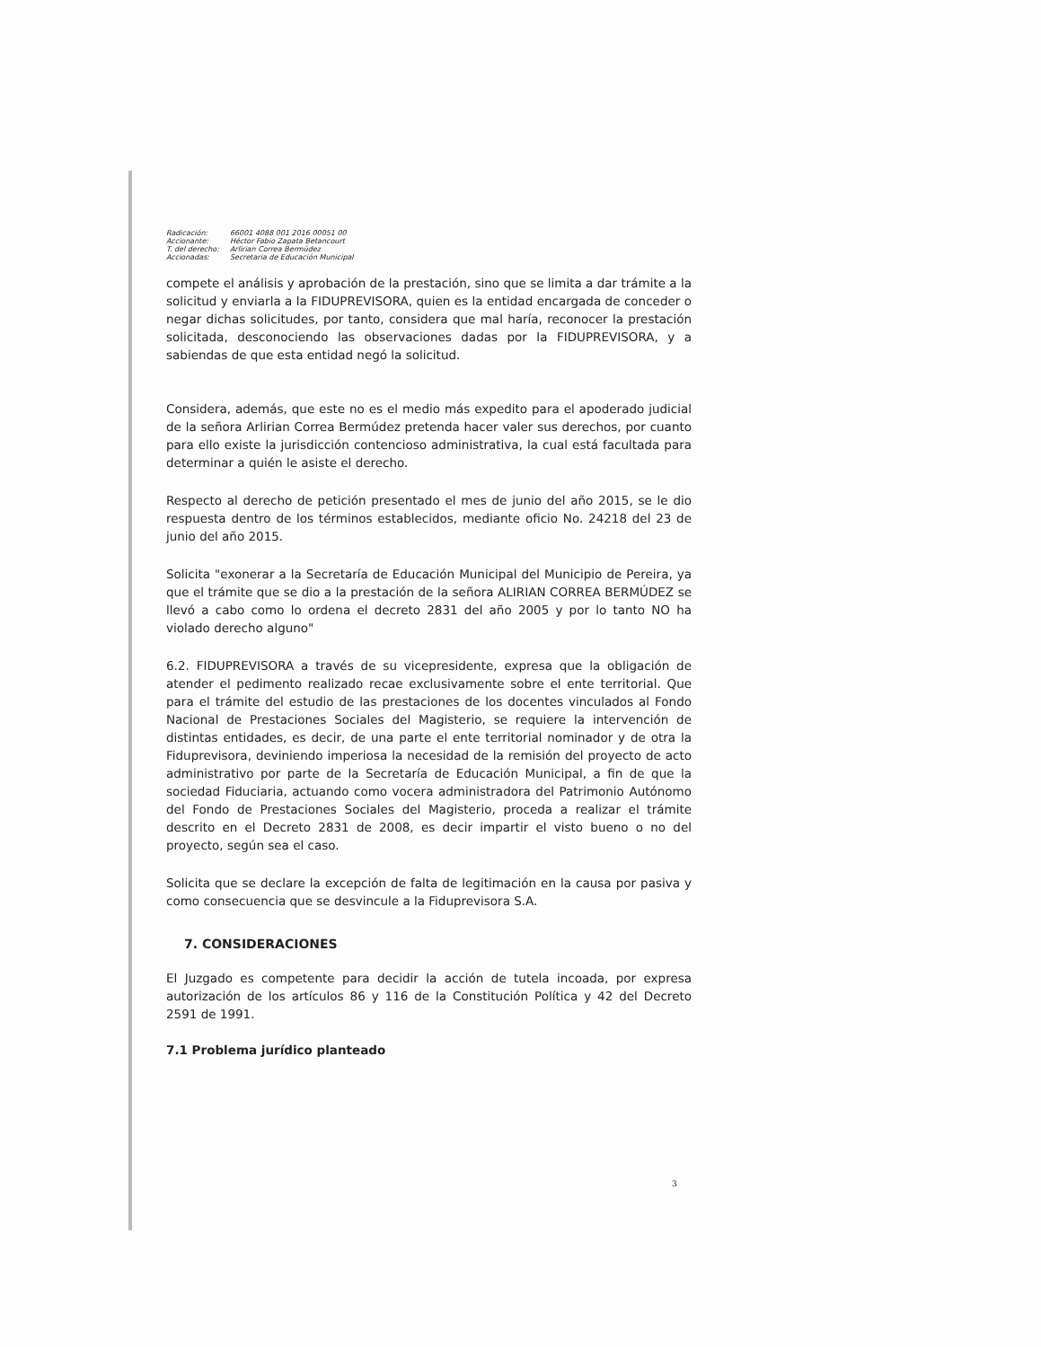| Radicación: | 66001 4088 001 2016 00051 00 |
| Accionante: | Héctor Fabio Zapata Betancourt |
| T. del derecho: | Arlirian Correa Bermúdez |
| Accionadas: | Secretaria de Educación Municipal |
compete el análisis y aprobación de la prestación, sino que se limita a dar trámite a la solicitud y enviarla a la FIDUPREVISORA, quien es la entidad encargada de conceder o negar dichas solicitudes, por tanto, considera que mal haría, reconocer la prestación solicitada, desconociendo las observaciones dadas por la FIDUPREVISORA, y a sabiendas de que esta entidad negó la solicitud.
Considera, además, que este no es el medio más expedito para el apoderado judicial de la señora Arlirian Correa Bermúdez pretenda hacer valer sus derechos, por cuanto para ello existe la jurisdicción contencioso administrativa, la cual está facultada para determinar a quién le asiste el derecho.
Respecto al derecho de petición presentado el mes de junio del año 2015, se le dio respuesta dentro de los términos establecidos, mediante oficio No. 24218 del 23 de junio del año 2015.
Solicita "exonerar a la Secretaría de Educación Municipal del Municipio de Pereira, ya que el trámite que se dio a la prestación de la señora ALIRIAN CORREA BERMÚDEZ se llevó a cabo como lo ordena el decreto 2831 del año 2005 y por lo tanto NO ha violado derecho alguno"
6.2. FIDUPREVISORA a través de su vicepresidente, expresa que la obligación de atender el pedimento realizado recae exclusivamente sobre el ente territorial. Que para el trámite del estudio de las prestaciones de los docentes vinculados al Fondo Nacional de Prestaciones Sociales del Magisterio, se requiere la intervención de distintas entidades, es decir, de una parte el ente territorial nominador y de otra la Fiduprevisora, deviniendo imperiosa la necesidad de la remisión del proyecto de acto administrativo por parte de la Secretaría de Educación Municipal, a fin de que la sociedad Fiduciaria, actuando como vocera administradora del Patrimonio Autónomo del Fondo de Prestaciones Sociales del Magisterio, proceda a realizar el trámite descrito en el Decreto 2831 de 2008, es decir impartir el visto bueno o no del proyecto, según sea el caso.
Solicita que se declare la excepción de falta de legitimación en la causa por pasiva y como consecuencia que se desvincule a la Fiduprevisora S.A.
7. CONSIDERACIONES
El Juzgado es competente para decidir la acción de tutela incoada, por expresa autorización de los artículos 86 y 116 de la Constitución Política y 42 del Decreto 2591 de 1991.
7.1 Problema jurídico planteado
3